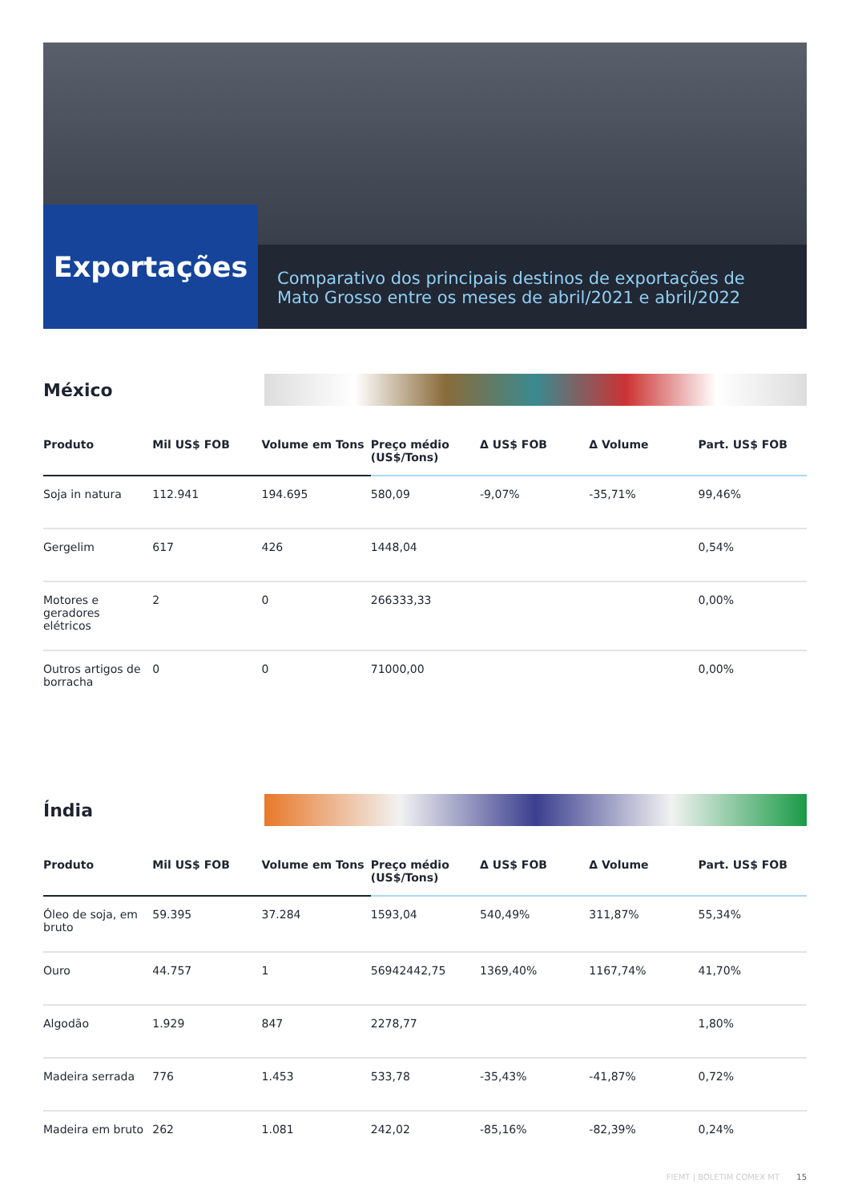Exportações
Comparativo dos principais destinos de exportações de Mato Grosso entre os meses de abril/2021 e abril/2022
México
| Produto | Mil US$ FOB | Volume em Tons | Preço médio (US$/Tons) | Δ US$ FOB | Δ Volume | Part. US$ FOB |
| --- | --- | --- | --- | --- | --- | --- |
| Soja in natura | 112.941 | 194.695 | 580,09 | -9,07% | -35,71% | 99,46% |
| Gergelim | 617 | 426 | 1448,04 | | | 0,54% |
| Motores e geradores elétricos | 2 | 0 | 266333,33 | | | 0,00% |
| Outros artigos de borracha | 0 | 0 | 71000,00 | | | 0,00% |
Índia
| Produto | Mil US$ FOB | Volume em Tons | Preço médio (US$/Tons) | Δ US$ FOB | Δ Volume | Part. US$ FOB |
| --- | --- | --- | --- | --- | --- | --- |
| Óleo de soja, em bruto | 59.395 | 37.284 | 1593,04 | 540,49% | 311,87% | 55,34% |
| Ouro | 44.757 | 1 | 56942442,75 | 1369,40% | 1167,74% | 41,70% |
| Algodão | 1.929 | 847 | 2278,77 | | | 1,80% |
| Madeira serrada | 776 | 1.453 | 533,78 | -35,43% | -41,87% | 0,72% |
| Madeira em bruto | 262 | 1.081 | 242,02 | -85,16% | -82,39% | 0,24% |
FIEMT | BOLETIM COMEX MT 15